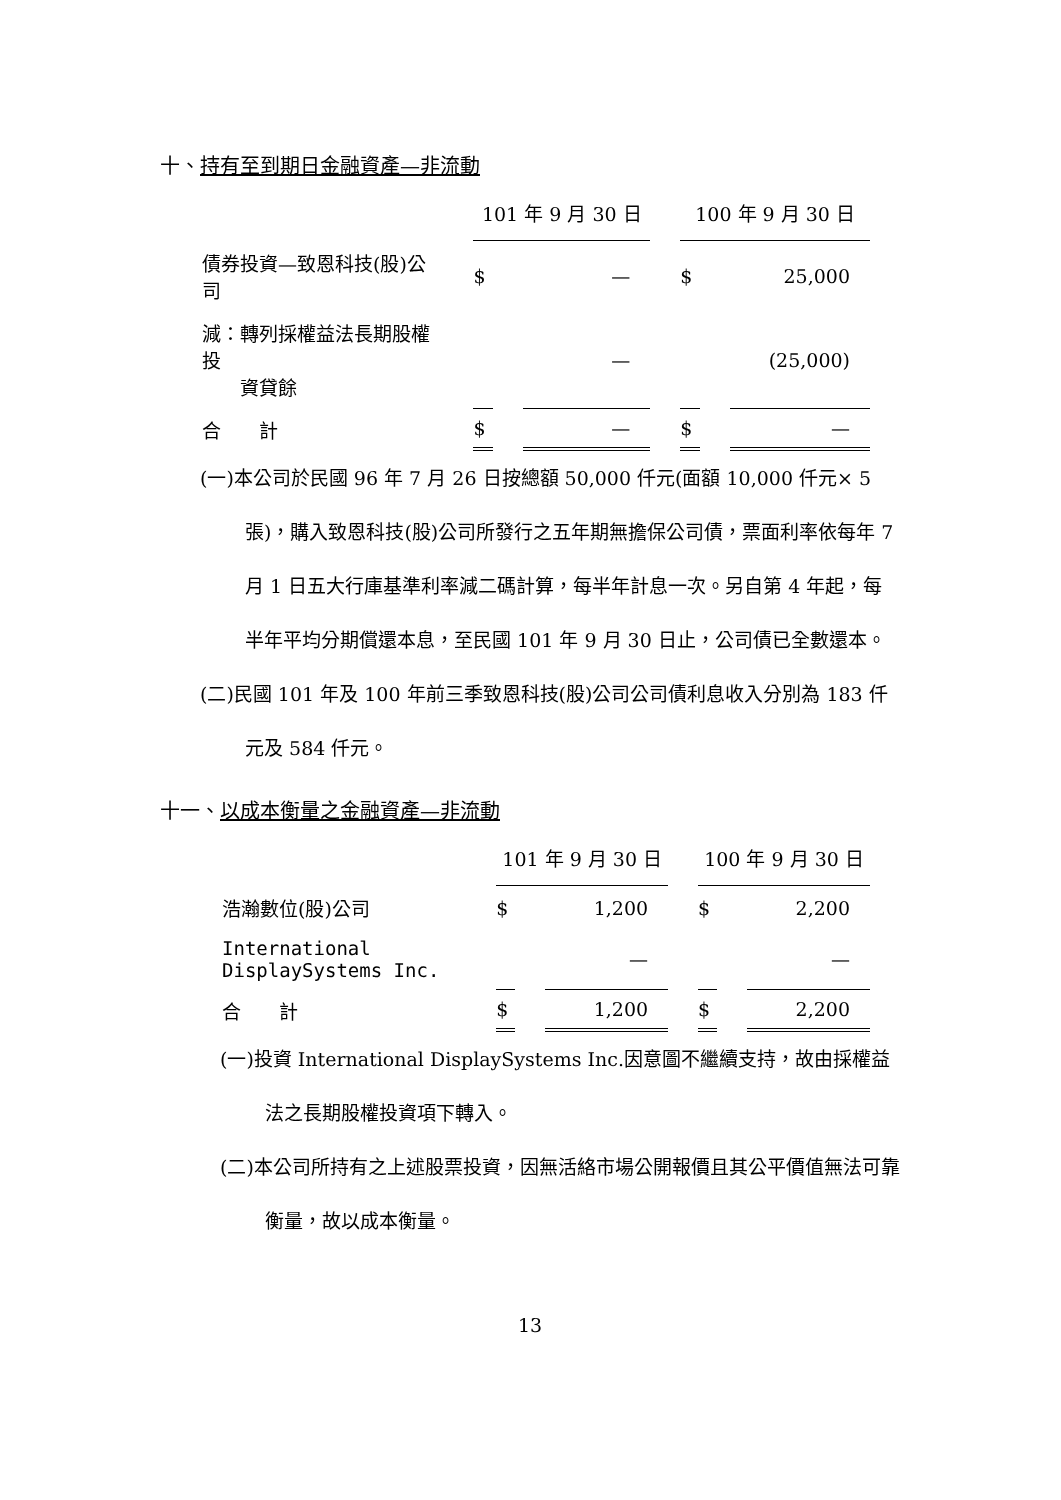十、持有至到期日金融資產—非流動
| | 101 年 9 月 30 日 | | 100 年 9 月 30 日 | |
| --- | --- | --- | --- | --- |
| 債券投資—致恩科技(股)公司 | $ | — | $ | 25,000 |
| 減：轉列採權益法長期股權投 資貸餘 | | — | | (25,000) |
| 合 計 | $ | — | $ | — |
(一)本公司於民國 96 年 7 月 26 日按總額 50,000 仟元(面額 10,000 仟元× 5 張)，購入致恩科技(股)公司所發行之五年期無擔保公司債，票面利率依每年 7 月 1 日五大行庫基準利率減二碼計算，每半年計息一次。另自第 4 年起，每半年平均分期償還本息，至民國 101 年 9 月 30 日止，公司債已全數還本。
(二)民國 101 年及 100 年前三季致恩科技(股)公司公司債利息收入分別為 183 仟元及 584 仟元。
十一、以成本衡量之金融資產—非流動
| | 101 年 9 月 30 日 | | 100 年 9 月 30 日 | |
| --- | --- | --- | --- | --- |
| 浩瀚數位(股)公司 | $ | 1,200 | $ | 2,200 |
| International DisplaySystems Inc. | | — | | — |
| 合 計 | $ | 1,200 | $ | 2,200 |
(一)投資 International DisplaySystems Inc.因意圖不繼續支持，故由採權益法之長期股權投資項下轉入。
(二)本公司所持有之上述股票投資，因無活絡市場公開報價且其公平價值無法可靠衡量，故以成本衡量。
13